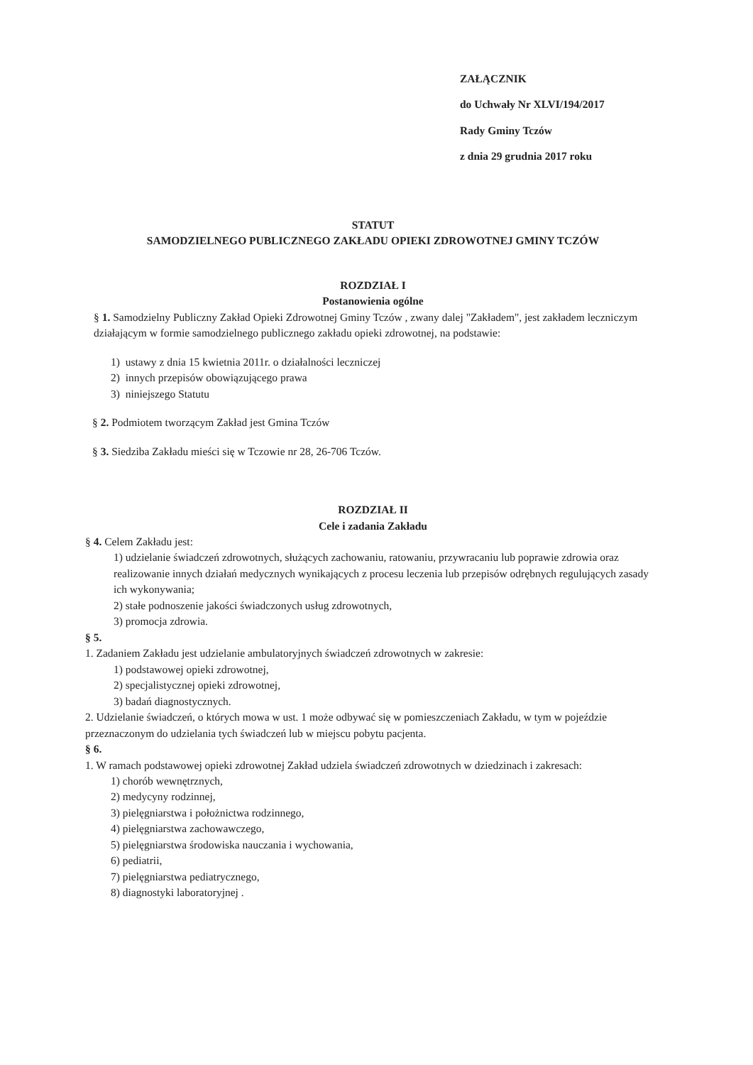ZAŁĄCZNIK
do Uchwały Nr XLVI/194/2017
Rady Gminy Tczów
z dnia 29 grudnia 2017 roku
STATUT
SAMODZIELNEGO PUBLICZNEGO ZAKŁADU OPIEKI ZDROWOTNEJ GMINY TCZÓW
ROZDZIAŁ I
Postanowienia ogólne
§ 1. Samodzielny Publiczny Zakład Opieki Zdrowotnej Gminy Tczów , zwany dalej "Zakładem", jest zakładem leczniczym działającym w formie samodzielnego publicznego zakładu opieki zdrowotnej, na podstawie:
1) ustawy z dnia 15 kwietnia 2011r. o działalności leczniczej
2) innych przepisów obowiązującego prawa
3) niniejszego Statutu
§ 2. Podmiotem tworzącym Zakład jest Gmina Tczów
§ 3. Siedziba Zakładu mieści się w Tczowie nr 28, 26-706 Tczów.
ROZDZIAŁ II
Cele i zadania Zakładu
§ 4. Celem Zakładu jest:
1) udzielanie świadczeń zdrowotnych, służących zachowaniu, ratowaniu, przywracaniu lub poprawie zdrowia oraz realizowanie innych działań medycznych wynikających z procesu leczenia lub przepisów odrębnych regulujących zasady ich wykonywania;
2) stałe podnoszenie jakości świadczonych usług zdrowotnych,
3) promocja zdrowia.
§ 5.
1. Zadaniem Zakładu jest udzielanie ambulatoryjnych świadczeń zdrowotnych w zakresie:
1) podstawowej opieki zdrowotnej,
2) specjalistycznej opieki zdrowotnej,
3) badań diagnostycznych.
2. Udzielanie świadczeń, o których mowa w ust. 1 może odbywać się w pomieszczeniach Zakładu, w tym w pojeździe przeznaczonym do udzielania tych świadczeń lub w miejscu pobytu pacjenta.
§ 6.
1. W ramach podstawowej opieki zdrowotnej Zakład udziela świadczeń zdrowotnych w dziedzinach i zakresach:
1) chorób wewnętrznych,
2) medycyny rodzinnej,
3) pielęgniarstwa i położnictwa rodzinnego,
4) pielęgniarstwa zachowawczego,
5) pielęgniarstwa środowiska nauczania i wychowania,
6) pediatrii,
7) pielęgniarstwa pediatrycznego,
8) diagnostyki laboratoryjnej .